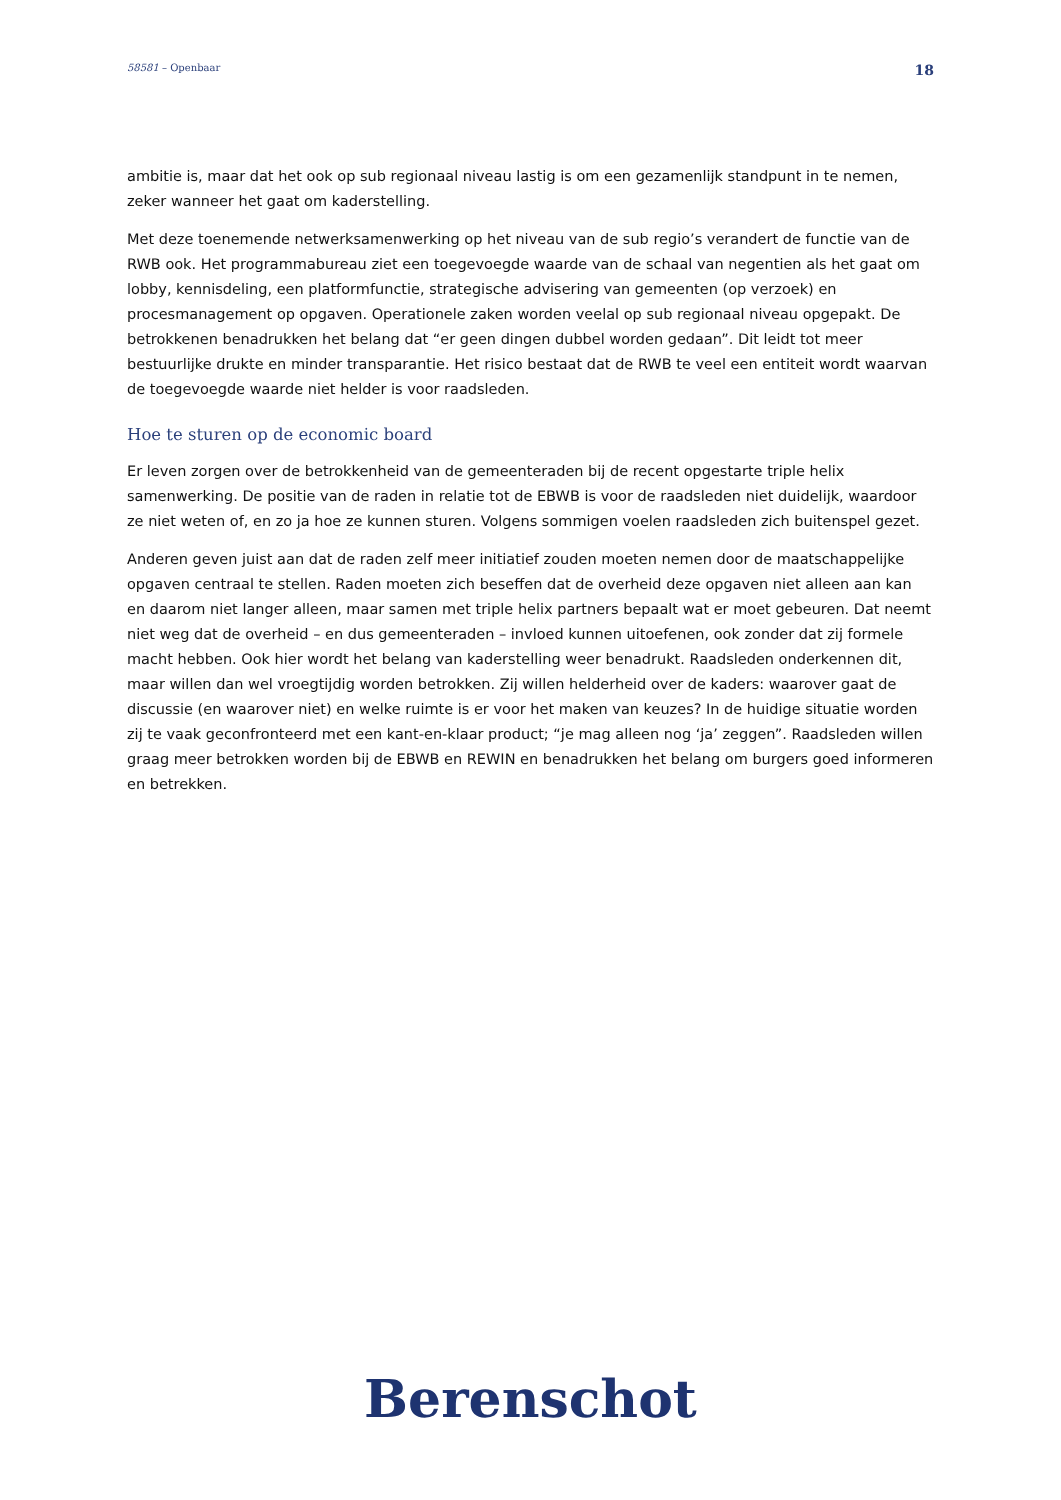58581 – Openbaar 18
ambitie is, maar dat het ook op sub regionaal niveau lastig is om een gezamenlijk standpunt in te nemen, zeker wanneer het gaat om kaderstelling.
Met deze toenemende netwerksamenwerking op het niveau van de sub regio’s verandert de functie van de RWB ook. Het programmabureau ziet een toegevoegde waarde van de schaal van negentien als het gaat om lobby, kennisdeling, een platformfunctie, strategische advisering van gemeenten (op verzoek) en procesmanagement op opgaven. Operationele zaken worden veelal op sub regionaal niveau opgepakt. De betrokkenen benadrukken het belang dat “er geen dingen dubbel worden gedaan”. Dit leidt tot meer bestuurlijke drukte en minder transparantie. Het risico bestaat dat de RWB te veel een entiteit wordt waarvan de toegevoegde waarde niet helder is voor raadsleden.
Hoe te sturen op de economic board
Er leven zorgen over de betrokkenheid van de gemeenteraden bij de recent opgestarte triple helix samenwerking. De positie van de raden in relatie tot de EBWB is voor de raadsleden niet duidelijk, waardoor ze niet weten of, en zo ja hoe ze kunnen sturen. Volgens sommigen voelen raadsleden zich buitenspel gezet.
Anderen geven juist aan dat de raden zelf meer initiatief zouden moeten nemen door de maatschappelijke opgaven centraal te stellen. Raden moeten zich beseffen dat de overheid deze opgaven niet alleen aan kan en daarom niet langer alleen, maar samen met triple helix partners bepaalt wat er moet gebeuren. Dat neemt niet weg dat de overheid – en dus gemeenteraden – invloed kunnen uitoefenen, ook zonder dat zij formele macht hebben. Ook hier wordt het belang van kaderstelling weer benadrukt. Raadsleden onderkennen dit, maar willen dan wel vroegtijdig worden betrokken. Zij willen helderheid over de kaders: waarover gaat de discussie (en waarover niet) en welke ruimte is er voor het maken van keuzes? In de huidige situatie worden zij te vaak geconfronteerd met een kant-en-klaar product; “je mag alleen nog ‘ja’ zeggen”. Raadsleden willen graag meer betrokken worden bij de EBWB en REWIN en benadrukken het belang om burgers goed informeren en betrekken.
Berenschot